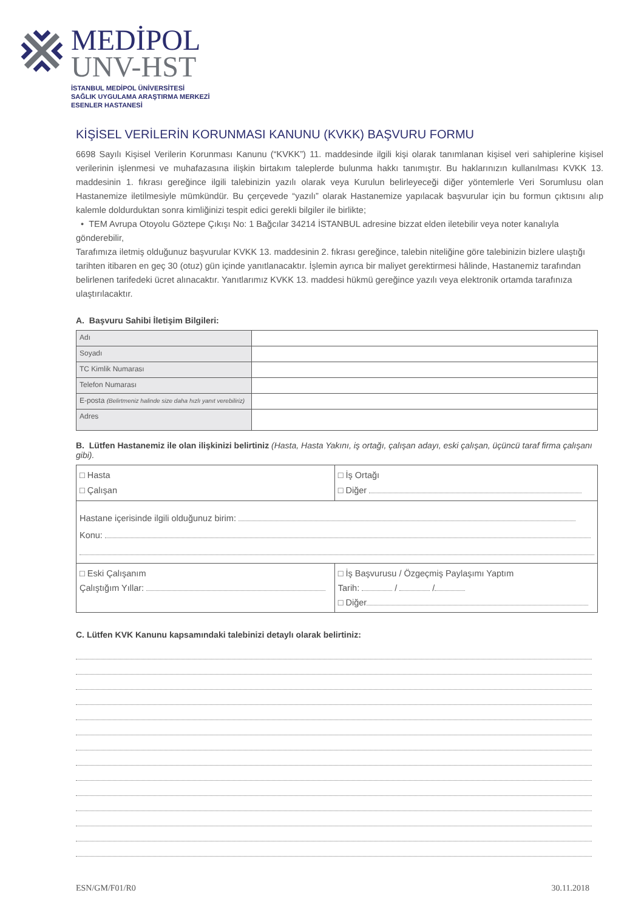MEDİPOL
UNV-HST
İSTANBUL MEDİPOL ÜNİVERSİTESİ
SAĞLIK UYGULAMA ARAŞTIRMA MERKEZİ
ESENLER HASTANESİ
KİŞİSEL VERİLERİN KORUNMASI KANUNU (KVKK) BAŞVURU FORMU
6698 Sayılı Kişisel Verilerin Korunması Kanunu (“KVKK”) 11. maddesinde ilgili kişi olarak tanımlanan kişisel veri sahiplerine kişisel verilerinin işlenmesi ve muhafazasına ilişkin birtakım taleplerde bulunma hakkı tanımıştır. Bu haklarınızın kullanılması KVKK 13. maddesinin 1. fıkrası gereğince ilgili talebinizin yazılı olarak veya Kurulun belirleyeceği diğer yöntemlerle Veri Sorumlusu olan Hastanemize iletilmesiyle mümkündür. Bu çerçevede “yazılı” olarak Hastanemize yapılacak başvurular için bu formun çıktısını alıp kalemle doldurduktan sonra kimliğinizi tespit edici gerekli bilgiler ile birlikte;
• TEM Avrupa Otoyolu Göztepe Çıkışı No: 1 Bağcılar 34214 İSTANBUL adresine bizzat elden iletebilir veya noter kanalıyla gönderebilir,
Tarafımıza iletmiş olduğunuz başvurular KVKK 13. maddesinin 2. fıkrası gereğince, talebin niteliğine göre talebinizin bizlere ulaştığı tarihten itibaren en geç 30 (otuz) gün içinde yanıtlanacaktır. İşlemin ayrıca bir maliyet gerektirmesi hâlinde, Hastanemiz tarafından belirlenen tarifedeki ücret alınacaktır. Yanıtlarımız KVKK 13. maddesi hükmü gereğince yazılı veya elektronik ortamda tarafınıza ulaştırılacaktır.
A. Başvuru Sahibi İletişim Bilgileri:
| Adı | |
| Soyadı | |
| TC Kimlik Numarası | |
| Telefon Numarası | |
| E-posta (Belirtmeniz halinde size daha hızlı yanıt verebiliriz) | |
| Adres | |
B. Lütfen Hastanemiz ile olan ilişkinizi belirtiniz (Hasta, Hasta Yakını, iş ortağı, çalışan adayı, eski çalışan, üçüncü taraf firma çalışanı gibi).
| □ Hasta □ Çalışan | □ İş Ortağı □ Diğer |
| Hastane içerisinde ilgili olduğunuz birim: Konu: | |
| □ Eski Çalışanım Çalıştığım Yıllar: | □ İş Başvurusu / Özgeçmiş Paylaşımı Yaptım Tarih: / / □ Diğer |
C. Lütfen KVK Kanunu kapsamındaki talebinizi detaylı olarak belirtiniz:
ESN/GM/F01/R0 30.11.2018